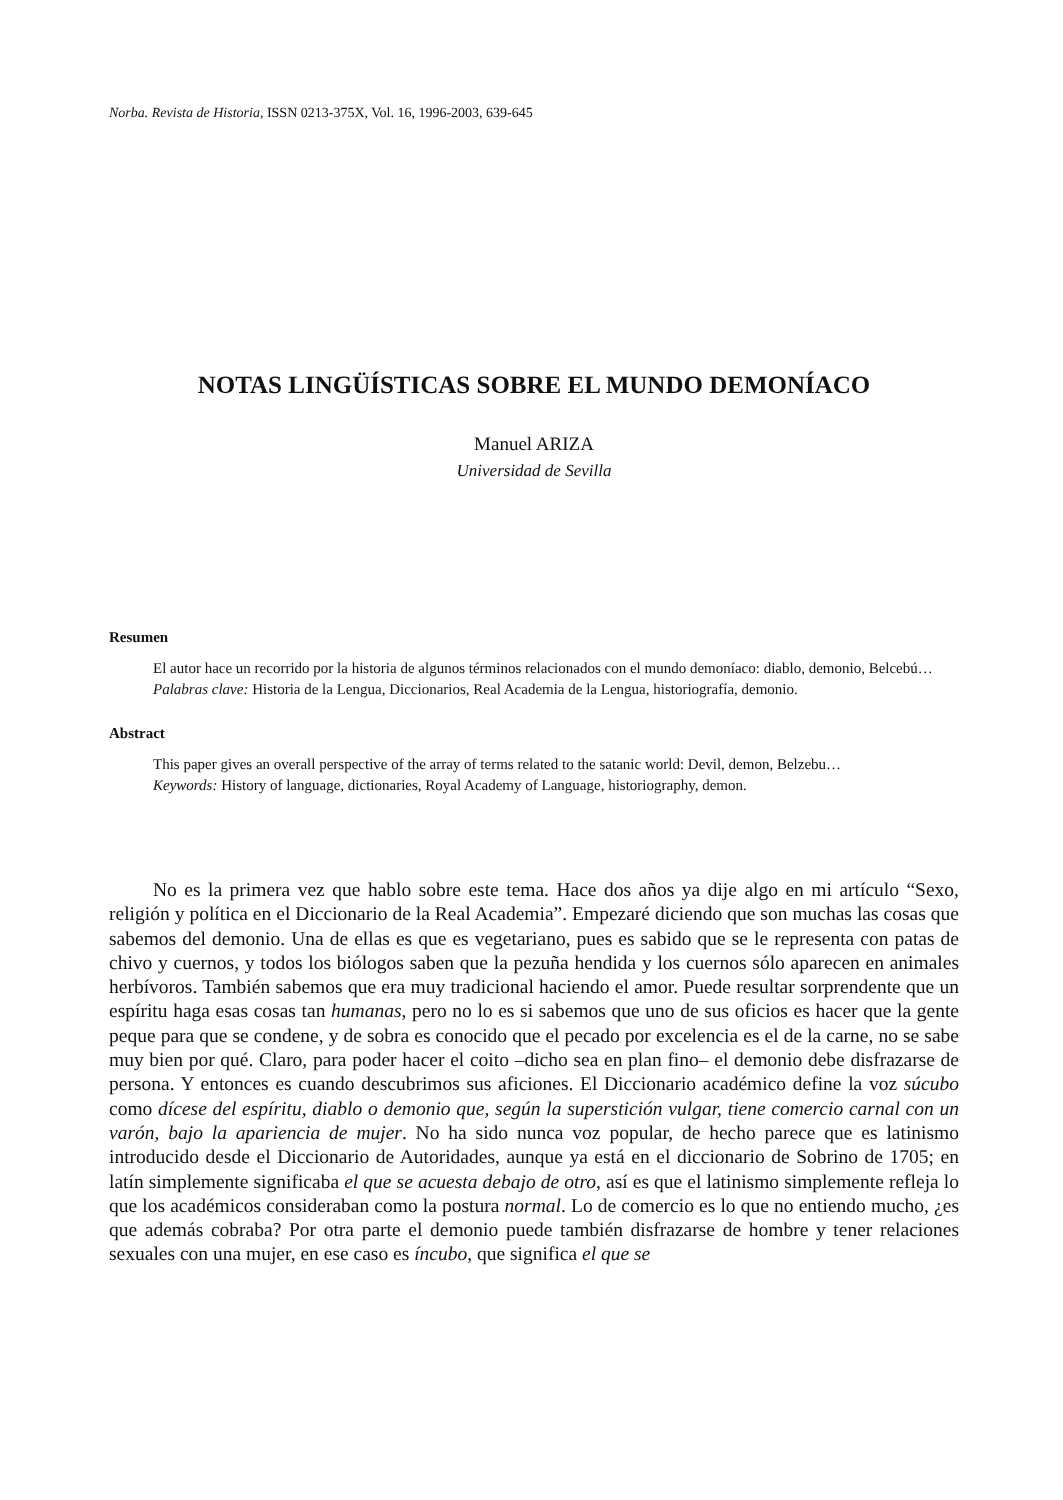Norba. Revista de Historia, ISSN 0213-375X, Vol. 16, 1996-2003, 639-645
NOTAS LINGÜÍSTICAS SOBRE EL MUNDO DEMONÍACO
Manuel ARIZA
Universidad de Sevilla
Resumen
El autor hace un recorrido por la historia de algunos términos relacionados con el mundo demoníaco: diablo, demonio, Belcebú…
Palabras clave: Historia de la Lengua, Diccionarios, Real Academia de la Lengua, historiografía, demonio.
Abstract
This paper gives an overall perspective of the array of terms related to the satanic world: Devil, demon, Belzebu…
Keywords: History of language, dictionaries, Royal Academy of Language, historiography, demon.
No es la primera vez que hablo sobre este tema. Hace dos años ya dije algo en mi artículo “Sexo, religión y política en el Diccionario de la Real Academia”. Empezaré diciendo que son muchas las cosas que sabemos del demonio. Una de ellas es que es vegetariano, pues es sabido que se le representa con patas de chivo y cuernos, y todos los biólogos saben que la pezuña hendida y los cuernos sólo aparecen en animales herbívoros. También sabemos que era muy tradicional haciendo el amor. Puede resultar sorprendente que un espíritu haga esas cosas tan humanas, pero no lo es si sabemos que uno de sus oficios es hacer que la gente peque para que se condene, y de sobra es conocido que el pecado por excelencia es el de la carne, no se sabe muy bien por qué. Claro, para poder hacer el coito –dicho sea en plan fino– el demonio debe disfrazarse de persona. Y entonces es cuando descubrimos sus aficiones. El Diccionario académico define la voz súcubo como dícese del espíritu, diablo o demonio que, según la superstición vulgar, tiene comercio carnal con un varón, bajo la apariencia de mujer. No ha sido nunca voz popular, de hecho parece que es latinismo introducido desde el Diccionario de Autoridades, aunque ya está en el diccionario de Sobrino de 1705; en latín simplemente significaba el que se acuesta debajo de otro, así es que el latinismo simplemente refleja lo que los académicos consideraban como la postura normal. Lo de comercio es lo que no entiendo mucho, ¿es que además cobraba? Por otra parte el demonio puede también disfrazarse de hombre y tener relaciones sexuales con una mujer, en ese caso es íncubo, que significa el que se